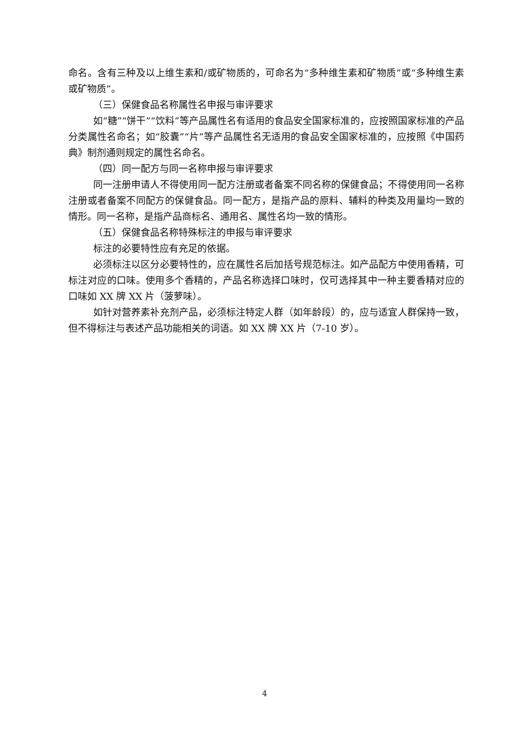命名。含有三种及以上维生素和/或矿物质的，可命名为“多种维生素和矿物质”或“多种维生素或矿物质”。
（三）保健食品名称属性名申报与审评要求
如“糖”“饼干”“饮料”等产品属性名有适用的食品安全国家标准的，应按照国家标准的产品分类属性名命名；如“胶囊”“片”等产品属性名无适用的食品安全国家标准的，应按照《中国药典》制剂通则规定的属性名命名。
（四）同一配方与同一名称申报与审评要求
同一注册申请人不得使用同一配方注册或者备案不同名称的保健食品；不得使用同一名称注册或者备案不同配方的保健食品。同一配方，是指产品的原料、辅料的种类及用量均一致的情形。同一名称，是指产品商标名、通用名、属性名均一致的情形。
（五）保健食品名称特殊标注的申报与审评要求
标注的必要特性应有充足的依据。
必须标注以区分必要特性的，应在属性名后加括号规范标注。如产品配方中使用香精，可标注对应的口味。使用多个香精的，产品名称选择口味时，仅可选择其中一种主要香精对应的口味如 XX 牌 XX 片（菠萝味）。
如针对营养素补充剂产品，必须标注特定人群（如年龄段）的，应与适宜人群保持一致，但不得标注与表述产品功能相关的词语。如 XX 牌 XX 片（7-10 岁）。
4